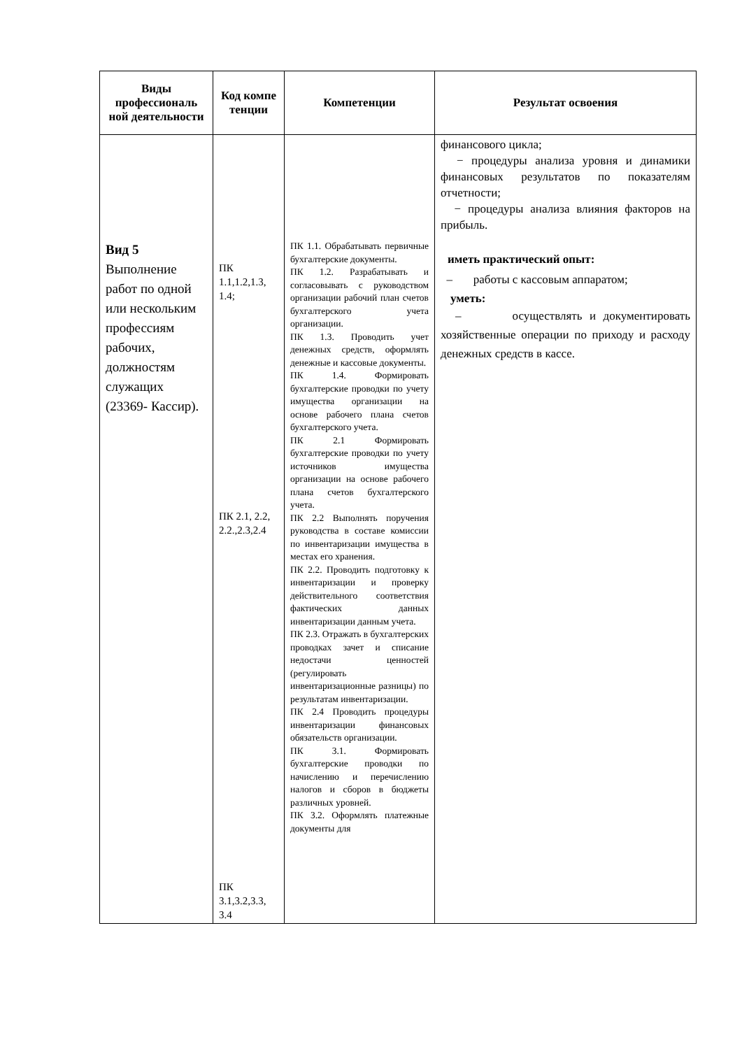| Виды профессиональ ной деятельности | Код компе тенции | Компетенции | Результат освоения |
| --- | --- | --- | --- |
| Вид 5 Выполнение работ по одной или нескольким профессиям рабочих, должностям служащих (23369- Кассир). | ПК 1.1,1.2,1.3, 1.4; ПК 2.1, 2.2, 2.2.,2.3,2.4 ПК 3.1,3.2,3.3, 3.4 | ПК 1.1. Обрабатывать первичные бухгалтерские документы. ПК 1.2. Разрабатывать и согласовывать с руководством организации рабочий план счетов бухгалтерского учета организации. ПК 1.3. Проводить учет денежных средств, оформлять денежные и кассовые документы. ПК 1.4. Формировать бухгалтерские проводки по учету имущества организации на основе рабочего плана счетов бухгалтерского учета. ПК 2.1 Формировать бухгалтерские проводки по учету источников имущества организации на основе рабочего плана счетов бухгалтерского учета. ПК 2.2 Выполнять поручения руководства в составе комиссии по инвентаризации имущества в местах его хранения. ПК 2.2. Проводить подготовку к инвентаризации и проверку действительного соответствия фактических данных инвентаризации данным учета. ПК 2.3. Отражать в бухгалтерских проводках зачет и списание недостачи ценностей (регулировать инвентаризационные разницы) по результатам инвентаризации. ПК 2.4 Проводить процедуры инвентаризации финансовых обязательств организации. ПК 3.1. Формировать бухгалтерские проводки по начислению и перечислению налогов и сборов в бюджеты различных уровней. ПК 3.2. Оформлять платежные документы для | финансового цикла; − процедуры анализа уровня и динамики финансовых результатов по показателям отчетности; − процедуры анализа влияния факторов на прибыль. иметь практический опыт: – работы с кассовым аппаратом; уметь: – осуществлять и документировать хозяйственные операции по приходу и расходу денежных средств в кассе. |